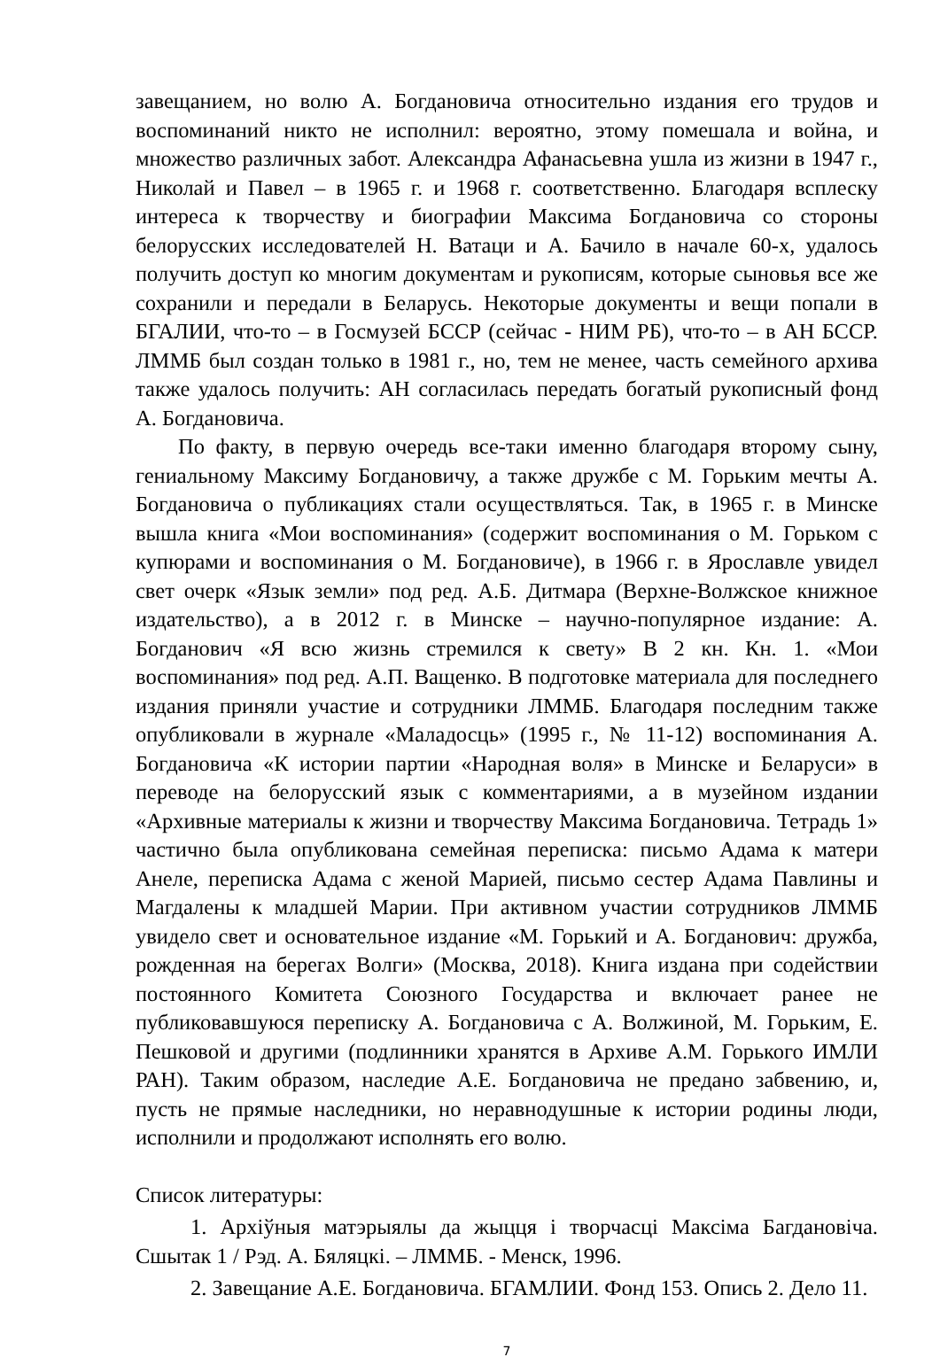завещанием, но волю А. Богдановича относительно издания его трудов и воспоминаний никто не исполнил: вероятно, этому помешала и война, и множество различных забот. Александра Афанасьевна ушла из жизни в 1947 г., Николай и Павел – в 1965 г. и 1968 г. соответственно. Благодаря всплеску интереса к творчеству и биографии Максима Богдановича со стороны белорусских исследователей Н. Ватаци и А. Бачило в начале 60-х, удалось получить доступ ко многим документам и рукописям, которые сыновья все же сохранили и передали в Беларусь. Некоторые документы и вещи попали в БГАЛИИ, что-то – в Госмузей БССР (сейчас - НИМ РБ), что-то – в АН БССР. ЛММБ был создан только в 1981 г., но, тем не менее, часть семейного архива также удалось получить: АН согласилась передать богатый рукописный фонд А. Богдановича.
По факту, в первую очередь все-таки именно благодаря второму сыну, гениальному Максиму Богдановичу, а также дружбе с М. Горьким мечты А. Богдановича о публикациях стали осуществляться. Так, в 1965 г. в Минске вышла книга «Мои воспоминания» (содержит воспоминания о М. Горьком с купюрами и воспоминания о М. Богдановиче), в 1966 г. в Ярославле увидел свет очерк «Язык земли» под ред. А.Б. Дитмара (Верхне-Волжское книжное издательство), а в 2012 г. в Минске – научно-популярное издание: А. Богданович «Я всю жизнь стремился к свету» В 2 кн. Кн. 1. «Мои воспоминания» под ред. А.П. Ващенко. В подготовке материала для последнего издания приняли участие и сотрудники ЛММБ. Благодаря последним также опубликовали в журнале «Маладосць» (1995 г., № 11-12) воспоминания А. Богдановича «К истории партии «Народная воля» в Минске и Беларуси» в переводе на белорусский язык с комментариями, а в музейном издании «Архивные материалы к жизни и творчеству Максима Богдановича. Тетрадь 1» частично была опубликована семейная переписка: письмо Адама к матери Анеле, переписка Адама с женой Марией, письмо сестер Адама Павлины и Магдалены к младшей Марии. При активном участии сотрудников ЛММБ увидело свет и основательное издание «М. Горький и А. Богданович: дружба, рожденная на берегах Волги» (Москва, 2018). Книга издана при содействии постоянного Комитета Союзного Государства и включает ранее не публиковавшуюся переписку А. Богдановича с А. Волжиной, М. Горьким, Е. Пешковой и другими (подлинники хранятся в Архиве А.М. Горького ИМЛИ РАН). Таким образом, наследие А.Е. Богдановича не предано забвению, и, пусть не прямые наследники, но неравнодушные к истории родины люди, исполнили и продолжают исполнять его волю.
Список литературы:
1. Архіўныя матэрыялы да жыцця і творчасці Максіма Багдановіча. Сшытак 1 / Рэд. А. Бяляцкі. – ЛММБ. - Менск, 1996.
2. Завещание А.Е. Богдановича. БГАМЛИИ. Фонд 153. Опись 2. Дело 11.
7